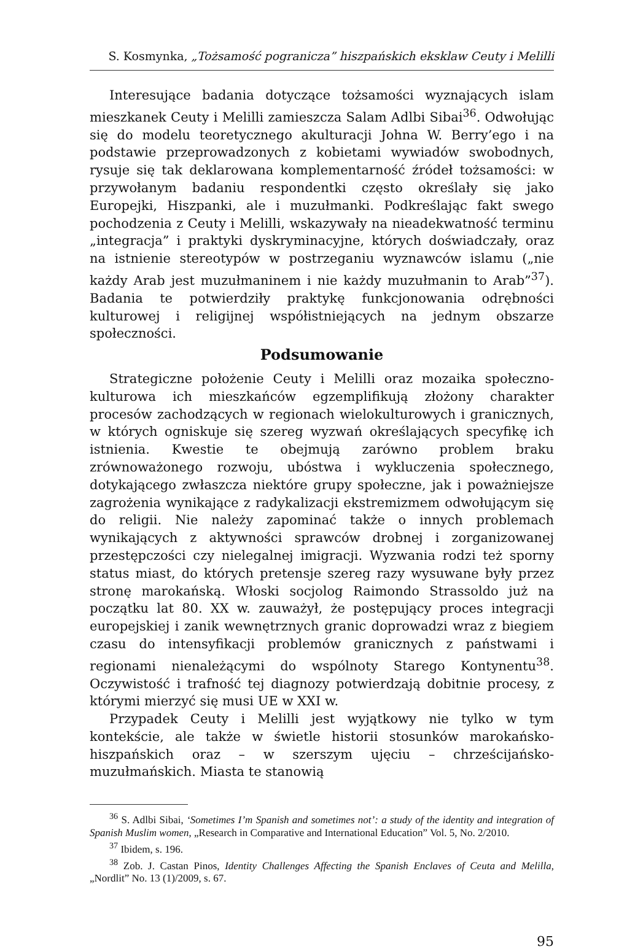S. Kosmynka, „Tożsamość pogranicza” hiszpańskich eksklaw Ceuty i Melilli
Interesujące badania dotyczące tożsamości wyznających islam mieszkanek Ceuty i Melilli zamieszcza Salam Adlbi Sibai<sup>36</sup>. Odwołując się do modelu teoretycznego akulturacji Johna W. Berry’ego i na podstawie przeprowadzonych z kobietami wywiadów swobodnych, rysuje się tak deklarowana komplementarność źródeł tożsamości: w przywołanym badaniu respondentki często określały się jako Europejki, Hiszpanki, ale i muzułmanki. Podkreślając fakt swego pochodzenia z Ceuty i Melilli, wskazywały na nieadekwatność terminu „integracja” i praktyki dyskryminacyjne, których doświadczały, oraz na istnienie stereotypów w postrzeganiu wyznawców islamu („nie każdy Arab jest muzułmaninem i nie każdy muzułmanin to Arab”<sup>37</sup>). Badania te potwierdziły praktykę funkcjonowania odrębności kulturowej i religijnej współistniejących na jednym obszarze społeczności.
Podsumowanie
Strategiczne położenie Ceuty i Melilli oraz mozaika społeczno-kulturowa ich mieszkańców egzemplifikują złożony charakter procesów zachodzących w regionach wielokulturowych i granicznych, w których ogniskuje się szereg wyzwań określających specyfikę ich istnienia. Kwestie te obejmują zarówno problem braku zrównoważonego rozwoju, ubóstwa i wykluczenia społecznego, dotykającego zwłaszcza niektóre grupy społeczne, jak i poważniejsze zagrożenia wynikające z radykalizacji ekstremizmem odwołującym się do religii. Nie należy zapominać także o innych problemach wynikających z aktywności sprawców drobnej i zorganizowanej przestępczości czy nielegalnej imigracji. Wyzwania rodzi też sporny status miast, do których pretensje szereg razy wysuwane były przez stronę marokańską. Włoski socjolog Raimondo Strassoldo już na początku lat 80. XX w. zauważył, że postępujący proces integracji europejskiej i zanik wewnętrznych granic doprowadzi wraz z biegiem czasu do intensyfikacji problemów granicznych z państwami i regionami nienależącymi do wspólnoty Starego Kontynentu<sup>38</sup>. Oczywistość i trafność tej diagnozy potwierdzają dobitnie procesy, z którymi mierzyć się musi UE w XXI w.
Przypadek Ceuty i Melilli jest wyjątkowy nie tylko w tym kontekście, ale także w świetle historii stosunków marokańsko-hiszpańskich oraz – w szerszym ujęciu – chrześcijańsko-muzułmańskich. Miasta te stanowią
<sup>36</sup> S. Adlbi Sibai, ‘Sometimes I’m Spanish and sometimes not’: a study of the identity and integration of Spanish Muslim women, „Research in Comparative and International Education” Vol. 5, No. 2/2010.
<sup>37</sup> Ibidem, s. 196.
<sup>38</sup> Zob. J. Castan Pinos, Identity Challenges Affecting the Spanish Enclaves of Ceuta and Melilla, „Nordlit” No. 13 (1)/2009, s. 67.
95